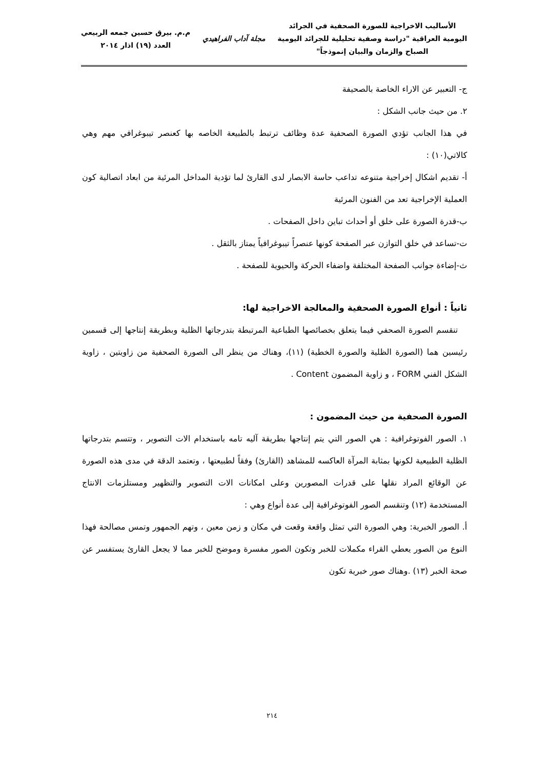الأساليب الاخراجية للصورة الصحفية في الجرائد
اليومية العراقية "دراسة وصفية تحليلية للجرائد اليومية
الصباح والزمان والبيان إنموذجاً"
مجلة آداب الفراهيدي
م.م. بيرق حسين جمعه الربيعي
العدد (١٩) اذار ٢٠١٤
ج- التعبير عن الاراء الخاصة بالصحيفة
٢. من حيث جانب الشكل :
في هذا الجانب تؤدي الصورة الصحفية عدة وظائف ترتبط بالطبيعة الخاصه بها كعنصر تيبوغرافي مهم وهي كالاتي(١٠) :
أ- تقديم اشكال إخراجية متنوعه تداعب حاسة الابصار لدى القارئ لما تؤدية المداخل المرئية من ابعاد اتصالية كون العملية الإخراجية تعد من الفنون المرئية
ب-قدرة الصورة على خلق أو أحداث تباين داخل الصفحات .
ت-تساعد في خلق التوازن عبر الصفحة كونها عنصراً تيبوغرافياً يمتاز بالثقل .
ث-إضاءة جوانب الصفحة المختلفة واضفاء الحركة والحيوية للصفحة .
ثانياً : أنواع الصورة الصحفية والمعالجة الاخراجية لها:
تنقسم الصورة الصحفي فيما يتعلق بخصائصها الطباعية المرتبطة بتدرجاتها الظلية وبطريقة إنتاجها إلى قسمين رئيسين هما (الصورة الظلية والصورة الخطية) (١١)، وهناك من ينظر الى الصورة الصحفية من زاويتين ، زاوية الشكل الفني FORM ، و زاوية المضمون Content .
الصورة الصحفية من حيث المضمون :
١. الصور الفوتوغرافية : هي الصور التي يتم إنتاجها بطريقة آليه تامه باستخدام الات التصوير ، وتتسم بتدرجاتها الظلية الطبيعية لكونها بمثابة المرآة العاكسه للمشاهد (القارئ) وفقاً لطبيعتها ، وتعتمد الدقة في مدى هذه الصورة عن الوقائع المراد نقلها على قدرات المصورين وعلى امكانات الات التصوير والتظهير ومستلزمات الانتاج المستخدمة (١٢) وتنقسم الصور الفوتوغرافية إلى عدة أنواع وهي :
أ. الصور الخبرية: وهي الصورة التي تمثل واقعة وقعت في مكان و زمن معين ، وتهم الجمهور وتمس مصالحة فهذا النوع من الصور يعطي القراء مكملات للخبر وتكون الصور مفسرة وموضح للخبر مما لا يجعل القارئ يستفسر عن صحة الخبر (١٣) .وهناك صور خبرية تكون
٢١٤